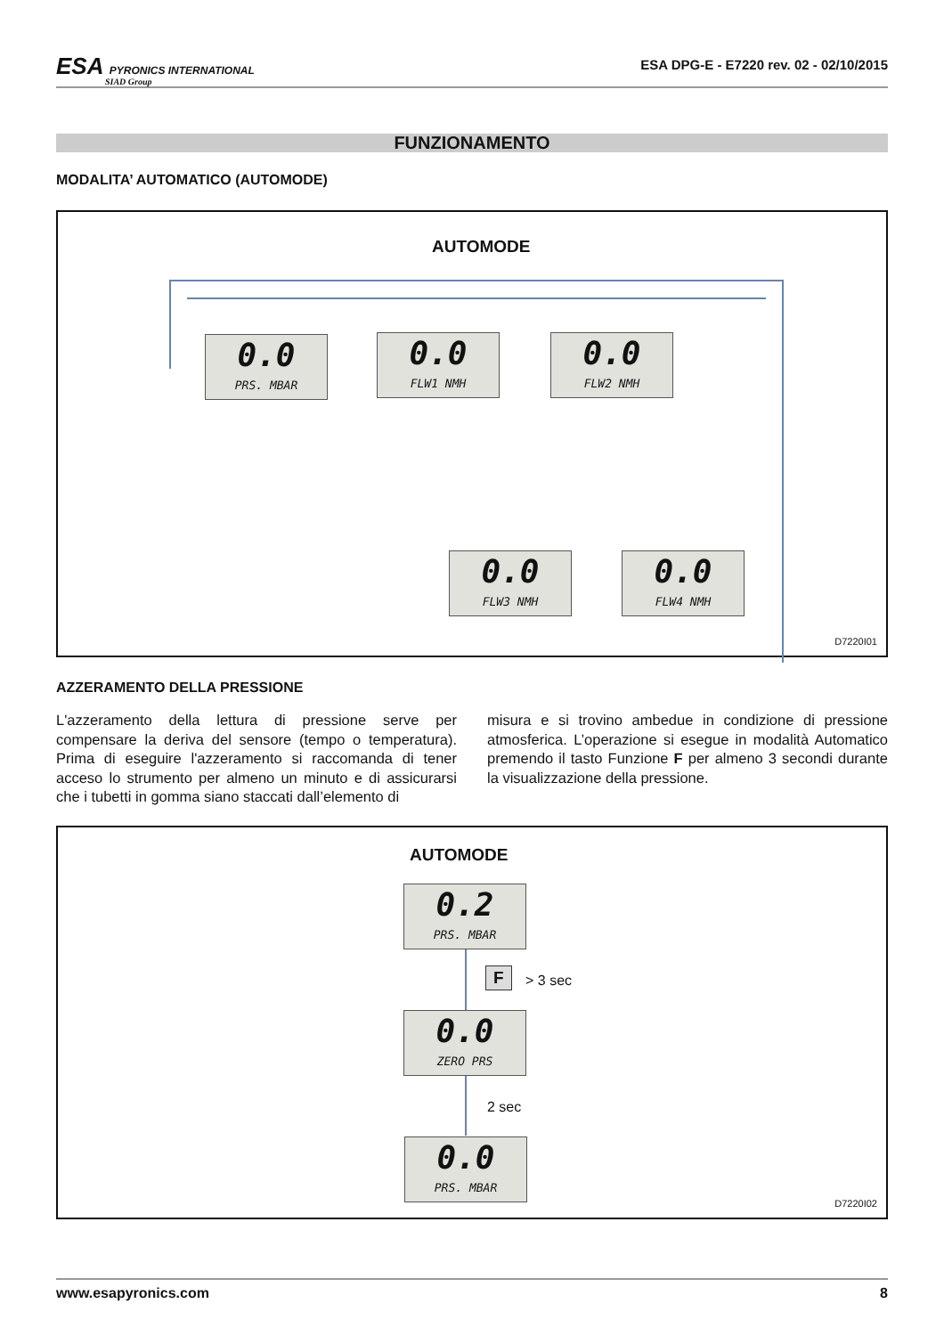ESA PYRONICS INTERNATIONAL
SIAD Group
ESA DPG-E - E7220 rev. 02 - 02/10/2015
FUNZIONAMENTO
MODALITA’ AUTOMATICO (AUTOMODE)
AUTOMODE
0.0
PRS. MBAR
0.0
FLW1 NMH
0.0
FLW2 NMH
0.0
FLW3 NMH
0.0
FLW4 NMH
D7220I01
AZZERAMENTO DELLA PRESSIONE
L'azzeramento della lettura di pressione serve per compensare la deriva del sensore (tempo o temperatura). Prima di eseguire l'azzeramento si raccomanda di tener acceso lo strumento per almeno un minuto e di assicurarsi che i tubetti in gomma siano staccati dall’elemento di
misura e si trovino ambedue in condizione di pressione atmosferica. L’operazione si esegue in modalità Automatico premendo il tasto Funzione F per almeno 3 secondi durante la visualizzazione della pressione.
AUTOMODE
0.2
PRS. MBAR
F > 3 sec
0.0
ZERO PRS
2 sec
0.0
PRS. MBAR
D7220I02
www.esapyronics.com 8